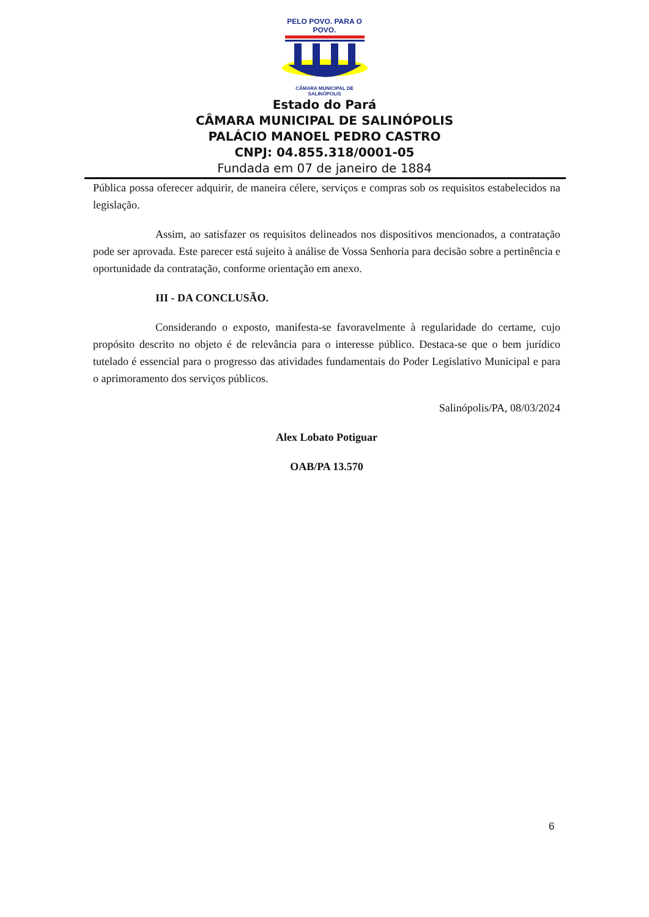PELO POVO. PARA O POVO.
CÂMARA MUNICIPAL DE SALINÓPOLIS
Estado do Pará
CÂMARA MUNICIPAL DE SALINÓPOLIS
PALÁCIO MANOEL PEDRO CASTRO
CNPJ: 04.855.318/0001-05
Fundada em 07 de janeiro de 1884
Pública possa oferecer adquirir, de maneira célere, serviços e compras sob os requisitos estabelecidos na legislação.
Assim, ao satisfazer os requisitos delineados nos dispositivos mencionados, a contratação pode ser aprovada. Este parecer está sujeito à análise de Vossa Senhoria para decisão sobre a pertinência e oportunidade da contratação, conforme orientação em anexo.
III - DA CONCLUSÃO.
Considerando o exposto, manifesta-se favoravelmente à regularidade do certame, cujo propósito descrito no objeto é de relevância para o interesse público. Destaca-se que o bem jurídico tutelado é essencial para o progresso das atividades fundamentais do Poder Legislativo Municipal e para o aprimoramento dos serviços públicos.
Salinópolis/PA, 08/03/2024
Alex Lobato Potiguar
OAB/PA 13.570
6